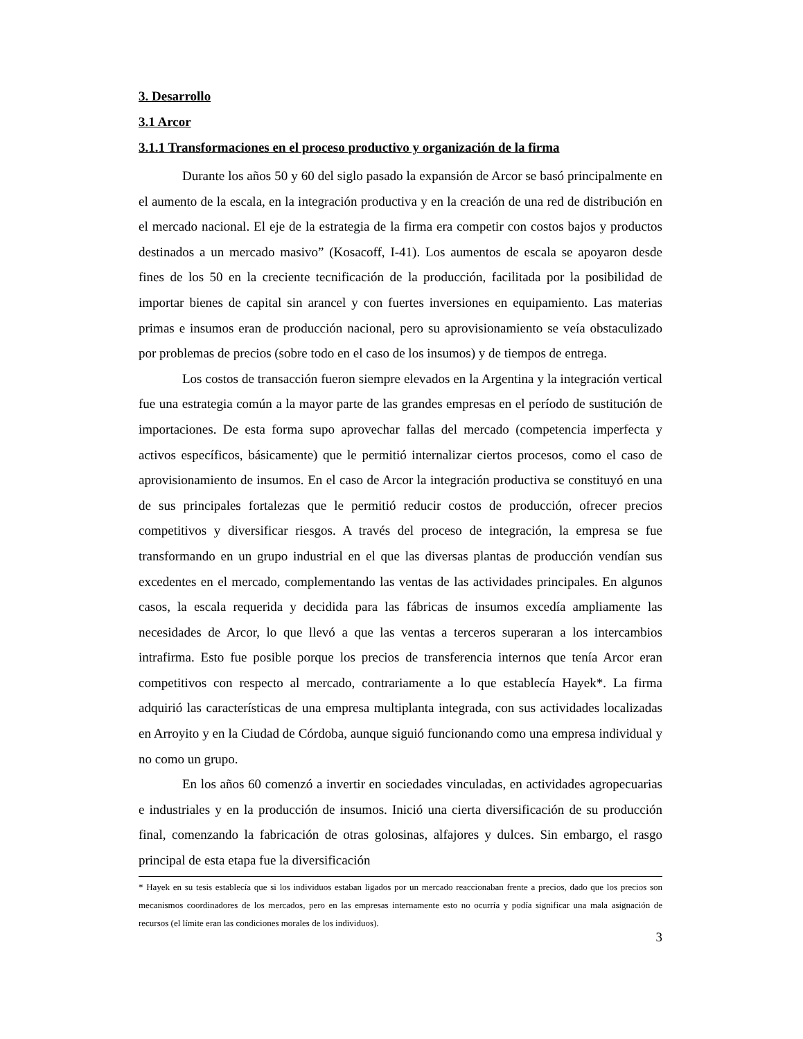3. Desarrollo
3.1 Arcor
3.1.1 Transformaciones en el proceso productivo y organización de la firma
Durante los años 50 y 60 del siglo pasado la expansión de Arcor se basó principalmente en el aumento de la escala, en la integración productiva y en la creación de una red de distribución en el mercado nacional. El eje de la estrategia de la firma era competir con costos bajos y productos destinados a un mercado masivo” (Kosacoff, I-41). Los aumentos de escala se apoyaron desde fines de los 50 en la creciente tecnificación de la producción, facilitada por la posibilidad de importar bienes de capital sin arancel y con fuertes inversiones en equipamiento. Las materias primas e insumos eran de producción nacional, pero su aprovisionamiento se veía obstaculizado por problemas de precios (sobre todo en el caso de los insumos) y de tiempos de entrega.
Los costos de transacción fueron siempre elevados en la Argentina y la integración vertical fue una estrategia común a la mayor parte de las grandes empresas en el período de sustitución de importaciones. De esta forma supo aprovechar fallas del mercado (competencia imperfecta y activos específicos, básicamente) que le permitió internalizar ciertos procesos, como el caso de aprovisionamiento de insumos. En el caso de Arcor la integración productiva se constituyó en una de sus principales fortalezas que le permitió reducir costos de producción, ofrecer precios competitivos y diversificar riesgos. A través del proceso de integración, la empresa se fue transformando en un grupo industrial en el que las diversas plantas de producción vendían sus excedentes en el mercado, complementando las ventas de las actividades principales. En algunos casos, la escala requerida y decidida para las fábricas de insumos excedía ampliamente las necesidades de Arcor, lo que llevó a que las ventas a terceros superaran a los intercambios intrafirma. Esto fue posible porque los precios de transferencia internos que tenía Arcor eran competitivos con respecto al mercado, contrariamente a lo que establecía Hayek*. La firma adquirió las características de una empresa multiplanta integrada, con sus actividades localizadas en Arroyito y en la Ciudad de Córdoba, aunque siguió funcionando como una empresa individual y no como un grupo.
En los años 60 comenzó a invertir en sociedades vinculadas, en actividades agropecuarias e industriales y en la producción de insumos. Inició una cierta diversificación de su producción final, comenzando la fabricación de otras golosinas, alfajores y dulces. Sin embargo, el rasgo principal de esta etapa fue la diversificación
* Hayek en su tesis establecía que si los individuos estaban ligados por un mercado reaccionaban frente a precios, dado que los precios son mecanismos coordinadores de los mercados, pero en las empresas internamente esto no ocurría y podía significar una mala asignación de recursos (el límite eran las condiciones morales de los individuos).
3